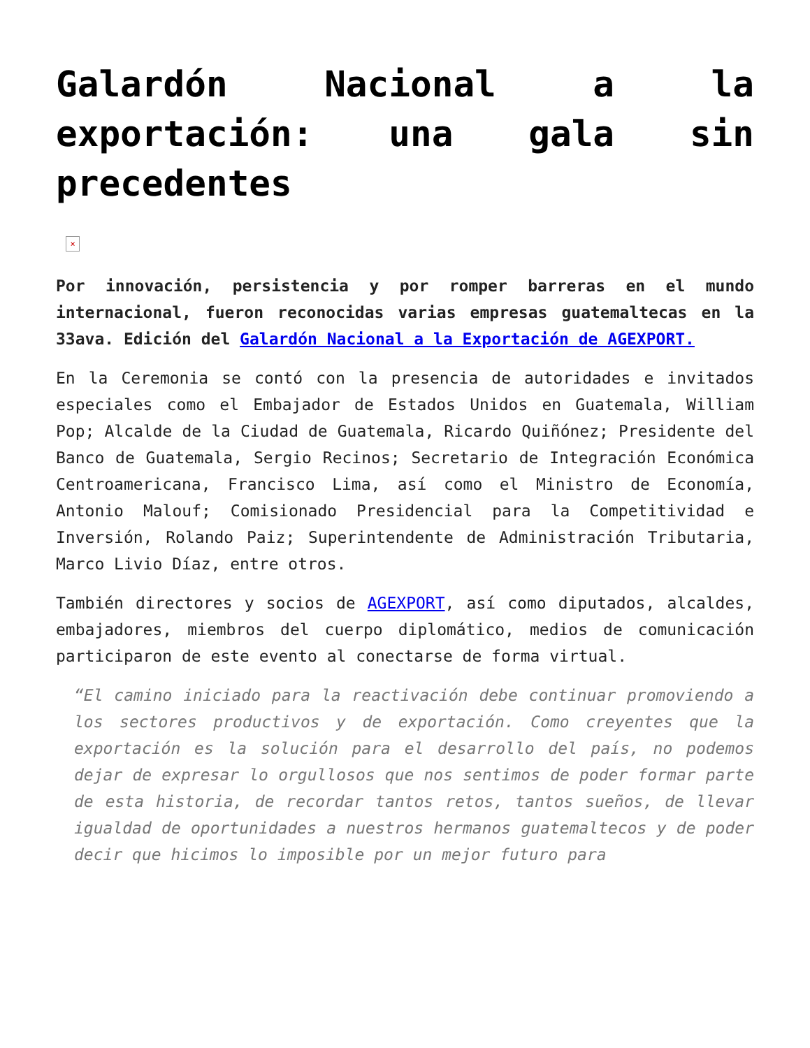Galardón Nacional a la exportación: una gala sin precedentes
×
Por innovación, persistencia y por romper barreras en el mundo internacional, fueron reconocidas varias empresas guatemaltecas en la 33ava. Edición del Galardón Nacional a la Exportación de AGEXPORT.
En la Ceremonia se contó con la presencia de autoridades e invitados especiales como el Embajador de Estados Unidos en Guatemala, William Pop; Alcalde de la Ciudad de Guatemala, Ricardo Quiñónez; Presidente del Banco de Guatemala, Sergio Recinos; Secretario de Integración Económica Centroamericana, Francisco Lima, así como el Ministro de Economía, Antonio Malouf; Comisionado Presidencial para la Competitividad e Inversión, Rolando Paiz; Superintendente de Administración Tributaria, Marco Livio Díaz, entre otros.
También directores y socios de AGEXPORT, así como diputados, alcaldes, embajadores, miembros del cuerpo diplomático, medios de comunicación participaron de este evento al conectarse de forma virtual.
“El camino iniciado para la reactivación debe continuar promoviendo a los sectores productivos y de exportación. Como creyentes que la exportación es la solución para el desarrollo del país, no podemos dejar de expresar lo orgullosos que nos sentimos de poder formar parte de esta historia, de recordar tantos retos, tantos sueños, de llevar igualdad de oportunidades a nuestros hermanos guatemaltecos y de poder decir que hicimos lo imposible por un mejor futuro para